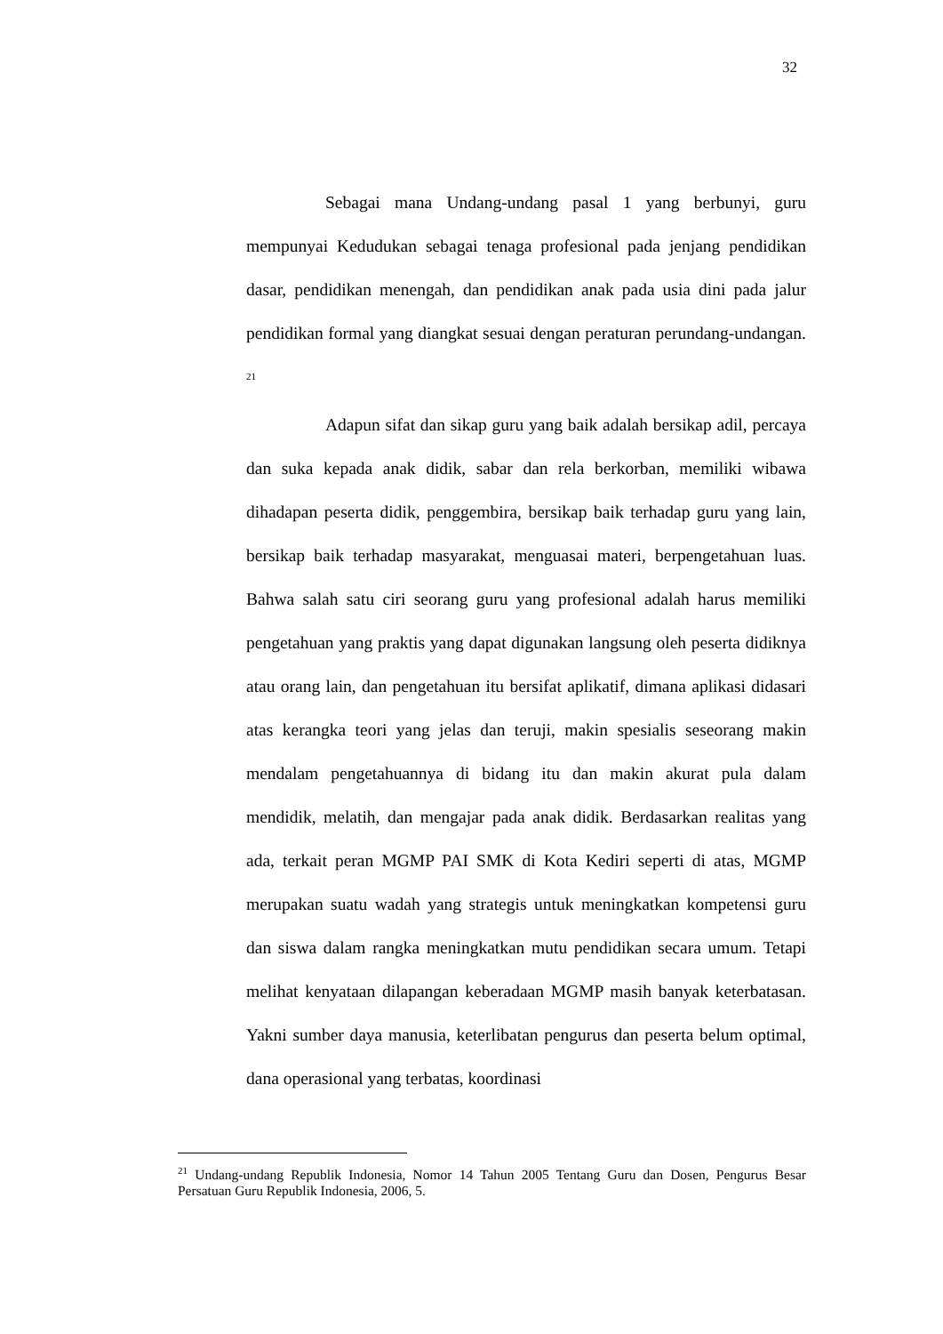32
Sebagai mana Undang-undang pasal 1 yang berbunyi, guru mempunyai Kedudukan sebagai tenaga profesional pada jenjang pendidikan dasar, pendidikan menengah, dan pendidikan anak pada usia dini pada jalur pendidikan formal yang diangkat sesuai dengan peraturan perundang-undangan. <sup>21</sup>
Adapun sifat dan sikap guru yang baik adalah bersikap adil, percaya dan suka kepada anak didik, sabar dan rela berkorban, memiliki wibawa dihadapan peserta didik, penggembira, bersikap baik terhadap guru yang lain, bersikap baik terhadap masyarakat, menguasai materi, berpengetahuan luas. Bahwa salah satu ciri seorang guru yang profesional adalah harus memiliki pengetahuan yang praktis yang dapat digunakan langsung oleh peserta didiknya atau orang lain, dan pengetahuan itu bersifat aplikatif, dimana aplikasi didasari atas kerangka teori yang jelas dan teruji, makin spesialis seseorang makin mendalam pengetahuannya di bidang itu dan makin akurat pula dalam mendidik, melatih, dan mengajar pada anak didik. Berdasarkan realitas yang ada, terkait peran MGMP PAI SMK di Kota Kediri seperti di atas, MGMP merupakan suatu wadah yang strategis untuk meningkatkan kompetensi guru dan siswa dalam rangka meningkatkan mutu pendidikan secara umum. Tetapi melihat kenyataan dilapangan keberadaan MGMP masih banyak keterbatasan. Yakni sumber daya manusia, keterlibatan pengurus dan peserta belum optimal, dana operasional yang terbatas, koordinasi
<sup>21</sup> Undang-undang Republik Indonesia, Nomor 14 Tahun 2005 Tentang Guru dan Dosen, Pengurus Besar Persatuan Guru Republik Indonesia, 2006, 5.